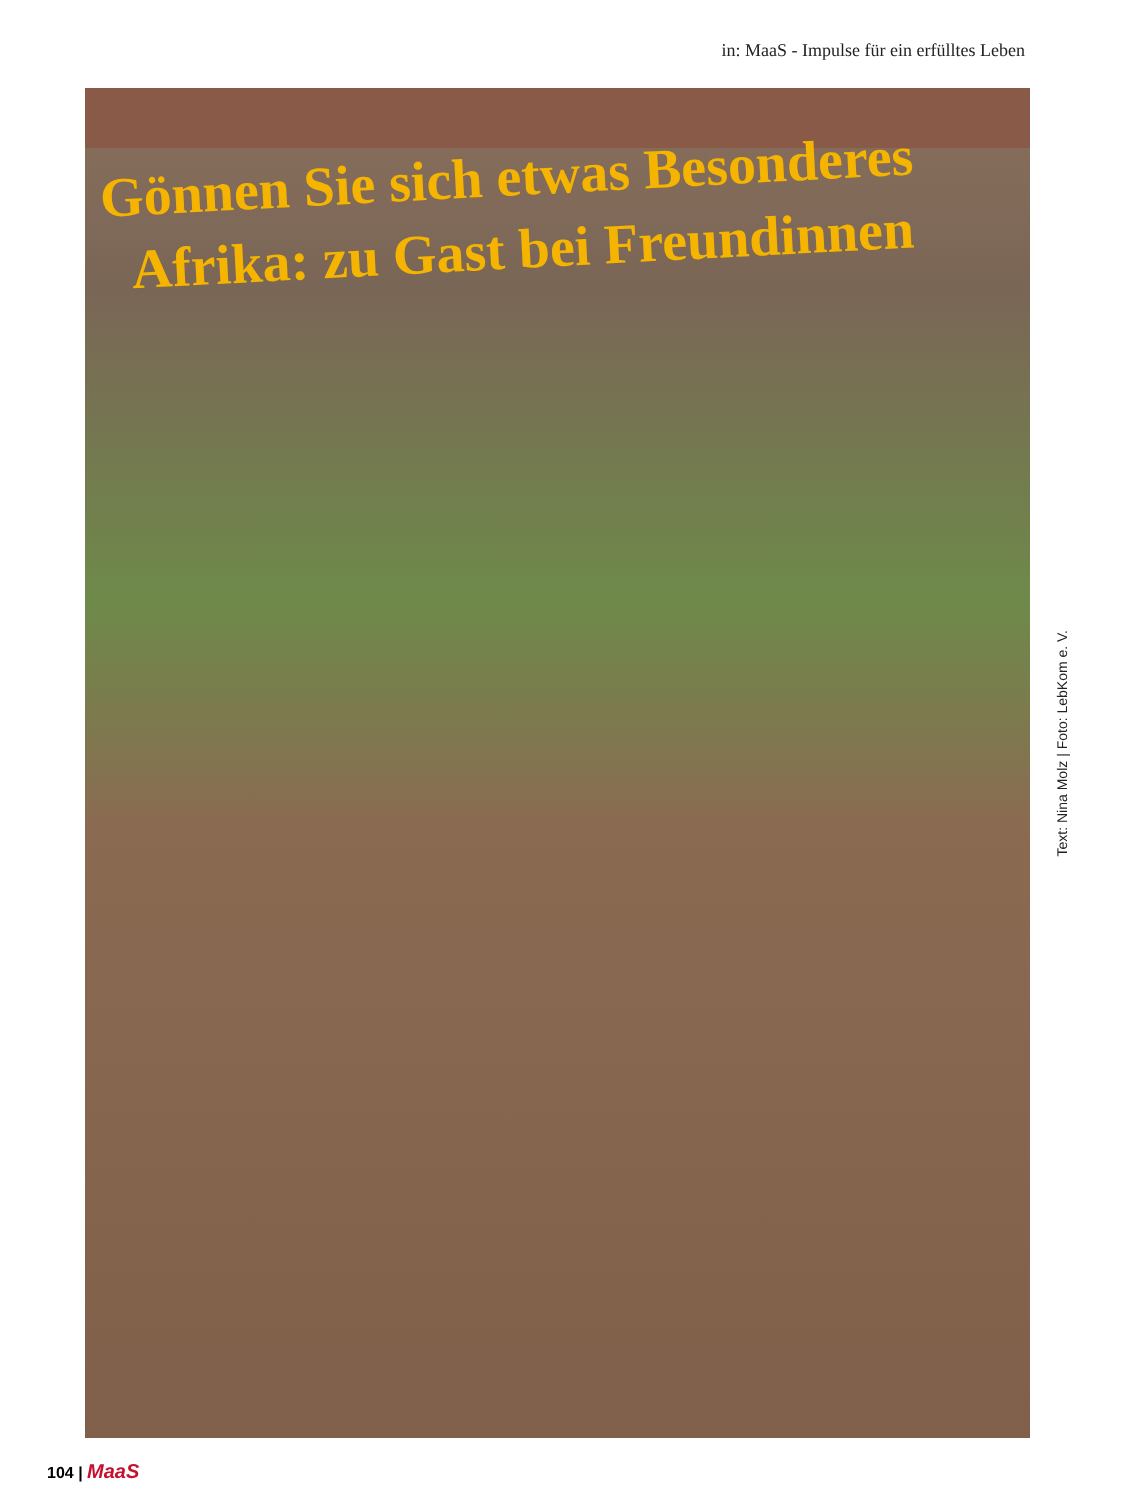in: MaaS - Impulse für ein erfülltes Leben
Gönnen Sie sich etwas Besonderes
Afrika: zu Gast bei Freundinnen
Text: Nina Molz | Foto: LebKom e. V.
104 | MaaS